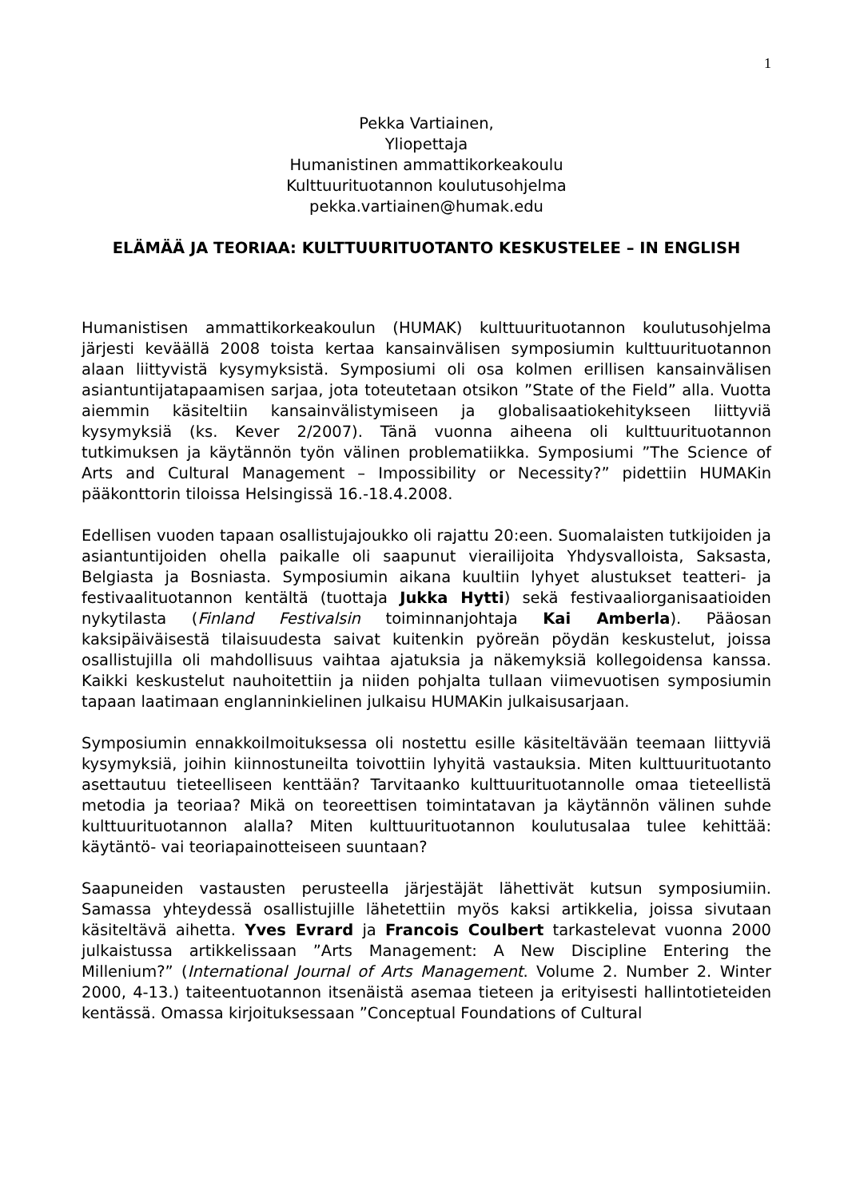1
Pekka Vartiainen,
Yliopettaja
Humanistinen ammattikorkeakoulu
Kulttuurituotannon koulutusohjelma
pekka.vartiainen@humak.edu
ELÄMÄÄ JA TEORIAA: KULTTUURITUOTANTO KESKUSTELEE – IN ENGLISH
Humanistisen ammattikorkeakoulun (HUMAK) kulttuurituotannon koulutusohjelma järjesti keväällä 2008 toista kertaa kansainvälisen symposiumin kulttuurituotannon alaan liittyvistä kysymyksistä. Symposiumi oli osa kolmen erillisen kansainvälisen asiantuntijatapaamisen sarjaa, jota toteutetaan otsikon ”State of the Field” alla. Vuotta aiemmin käsiteltiin kansainvälistymiseen ja globalisaatiokehitykseen liittyviä kysymyksiä (ks. Kever 2/2007). Tänä vuonna aiheena oli kulttuurituotannon tutkimuksen ja käytännön työn välinen problematiikka. Symposiumi ”The Science of Arts and Cultural Management – Impossibility or Necessity?” pidettiin HUMAKin pääkonttorin tiloissa Helsingissä 16.-18.4.2008.
Edellisen vuoden tapaan osallistujajoukko oli rajattu 20:een. Suomalaisten tutkijoiden ja asiantuntijoiden ohella paikalle oli saapunut vierailijoita Yhdysvalloista, Saksasta, Belgiasta ja Bosniasta. Symposiumin aikana kuultiin lyhyet alustukset teatteri- ja festivaalituotannon kentältä (tuottaja Jukka Hytti) sekä festivaaliorganisaatioiden nykytilasta (Finland Festivalsin toiminnanjohtaja Kai Amberla). Pääosan kaksipäiväisestä tilaisuudesta saivat kuitenkin pyöreän pöydän keskustelut, joissa osallistujilla oli mahdollisuus vaihtaa ajatuksia ja näkemyksiä kollegoidensa kanssa. Kaikki keskustelut nauhoitettiin ja niiden pohjalta tullaan viimevuotisen symposiumin tapaan laatimaan englanninkielinen julkaisu HUMAKin julkaisusarjaan.
Symposiumin ennakkoilmoituksessa oli nostettu esille käsiteltävään teemaan liittyviä kysymyksiä, joihin kiinnostuneilta toivottiin lyhyitä vastauksia. Miten kulttuurituotanto asettautuu tieteelliseen kenttään? Tarvitaanko kulttuurituotannolle omaa tieteellistä metodia ja teoriaa? Mikä on teoreettisen toimintatavan ja käytännön välinen suhde kulttuurituotannon alalla? Miten kulttuurituotannon koulutusalaa tulee kehittää: käytäntö- vai teoriapainotteiseen suuntaan?
Saapuneiden vastausten perusteella järjestäjät lähettivät kutsun symposiumiin. Samassa yhteydessä osallistujille lähetettiin myös kaksi artikkelia, joissa sivutaan käsiteltävä aihetta. Yves Evrard ja Francois Coulbert tarkastelevat vuonna 2000 julkaistussa artikkelissaan ”Arts Management: A New Discipline Entering the Millenium?” (International Journal of Arts Management. Volume 2. Number 2. Winter 2000, 4-13.) taiteentuotannon itsenäistä asemaa tieteen ja erityisesti hallintotieteiden kentässä. Omassa kirjoituksessaan ”Conceptual Foundations of Cultural